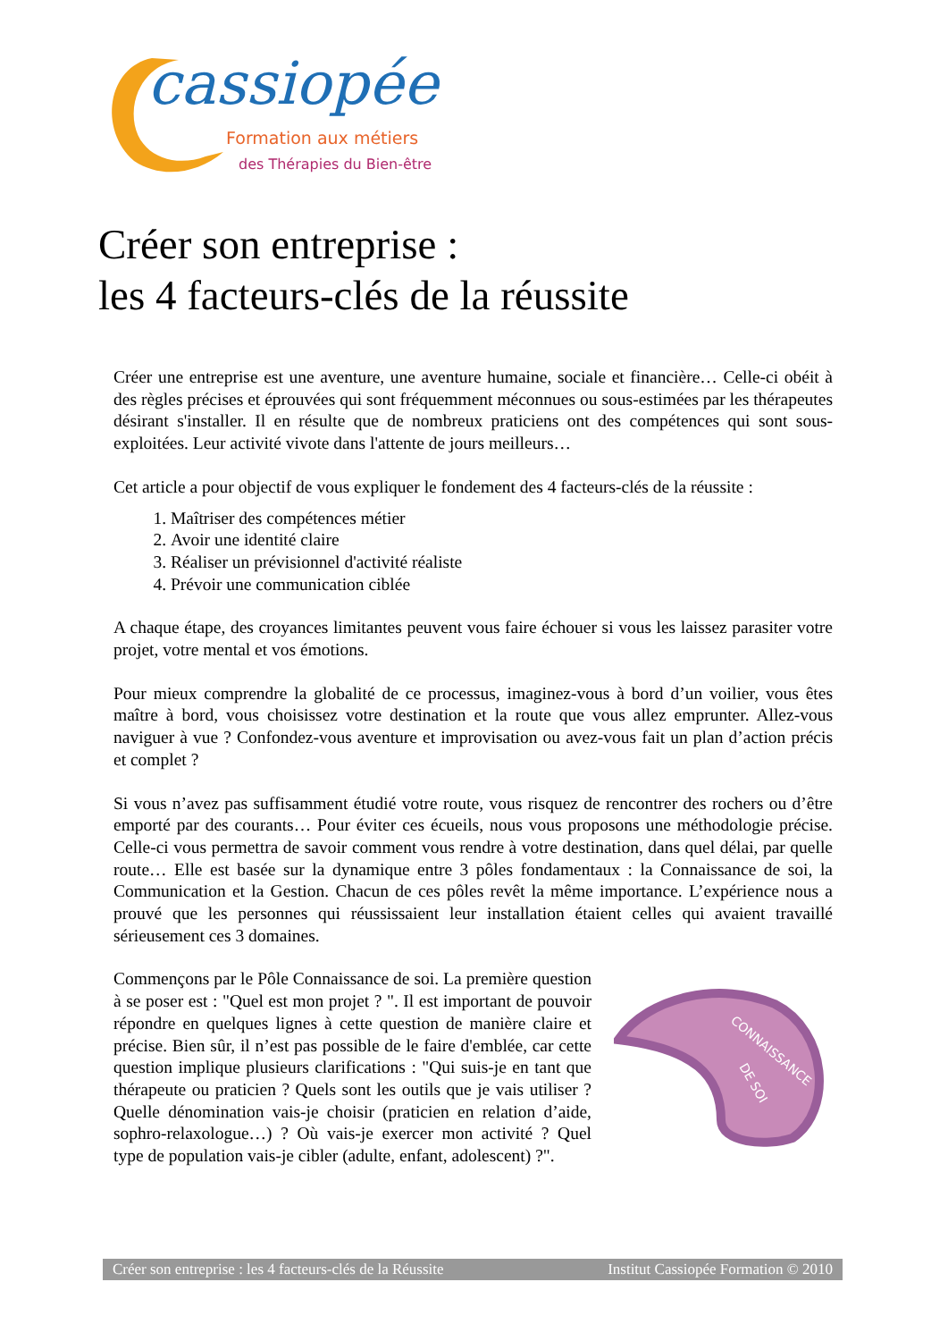cassiopée
Formation aux métiers
des Thérapies du Bien-être
Créer son entreprise :
les 4 facteurs-clés de la réussite
Créer une entreprise est une aventure, une aventure humaine, sociale et financière… Celle-ci obéit à des règles précises et éprouvées qui sont fréquemment méconnues ou sous-estimées par les thérapeutes désirant s'installer. Il en résulte que de nombreux praticiens ont des compétences qui sont sous-exploitées. Leur activité vivote dans l'attente de jours meilleurs…
Cet article a pour objectif de vous expliquer le fondement des 4 facteurs-clés de la réussite :
1. Maîtriser des compétences métier
2. Avoir une identité claire
3. Réaliser un prévisionnel d'activité réaliste
4. Prévoir une communication ciblée
A chaque étape, des croyances limitantes peuvent vous faire échouer si vous les laissez parasiter votre projet, votre mental et vos émotions.
Pour mieux comprendre la globalité de ce processus, imaginez-vous à bord d’un voilier, vous êtes maître à bord, vous choisissez votre destination et la route que vous allez emprunter. Allez-vous naviguer à vue ? Confondez-vous aventure et improvisation ou avez-vous fait un plan d’action précis et complet ?
Si vous n’avez pas suffisamment étudié votre route, vous risquez de rencontrer des rochers ou d’être emporté par des courants… Pour éviter ces écueils, nous vous proposons une méthodologie précise. Celle-ci vous permettra de savoir comment vous rendre à votre destination, dans quel délai, par quelle route… Elle est basée sur la dynamique entre 3 pôles fondamentaux : la Connaissance de soi, la Communication et la Gestion. Chacun de ces pôles revêt la même importance. L’expérience nous a prouvé que les personnes qui réussissaient leur installation étaient celles qui avaient travaillé sérieusement ces 3 domaines.
Commençons par le Pôle Connaissance de soi. La première question à se poser est : "Quel est mon projet ? ". Il est important de pouvoir répondre en quelques lignes à cette question de manière claire et précise. Bien sûr, il n’est pas possible de le faire d'emblée, car cette question implique plusieurs clarifications : "Qui suis-je en tant que thérapeute ou praticien ? Quels sont les outils que je vais utiliser ? Quelle dénomination vais-je choisir (praticien en relation d’aide, sophro-relaxologue…) ? Où vais-je exercer mon activité ? Quel type de population vais-je cibler (adulte, enfant, adolescent) ?".
CONNAISSANCE
DE SOI
Créer son entreprise : les 4 facteurs-clés de la Réussite Institut Cassiopée Formation © 2010